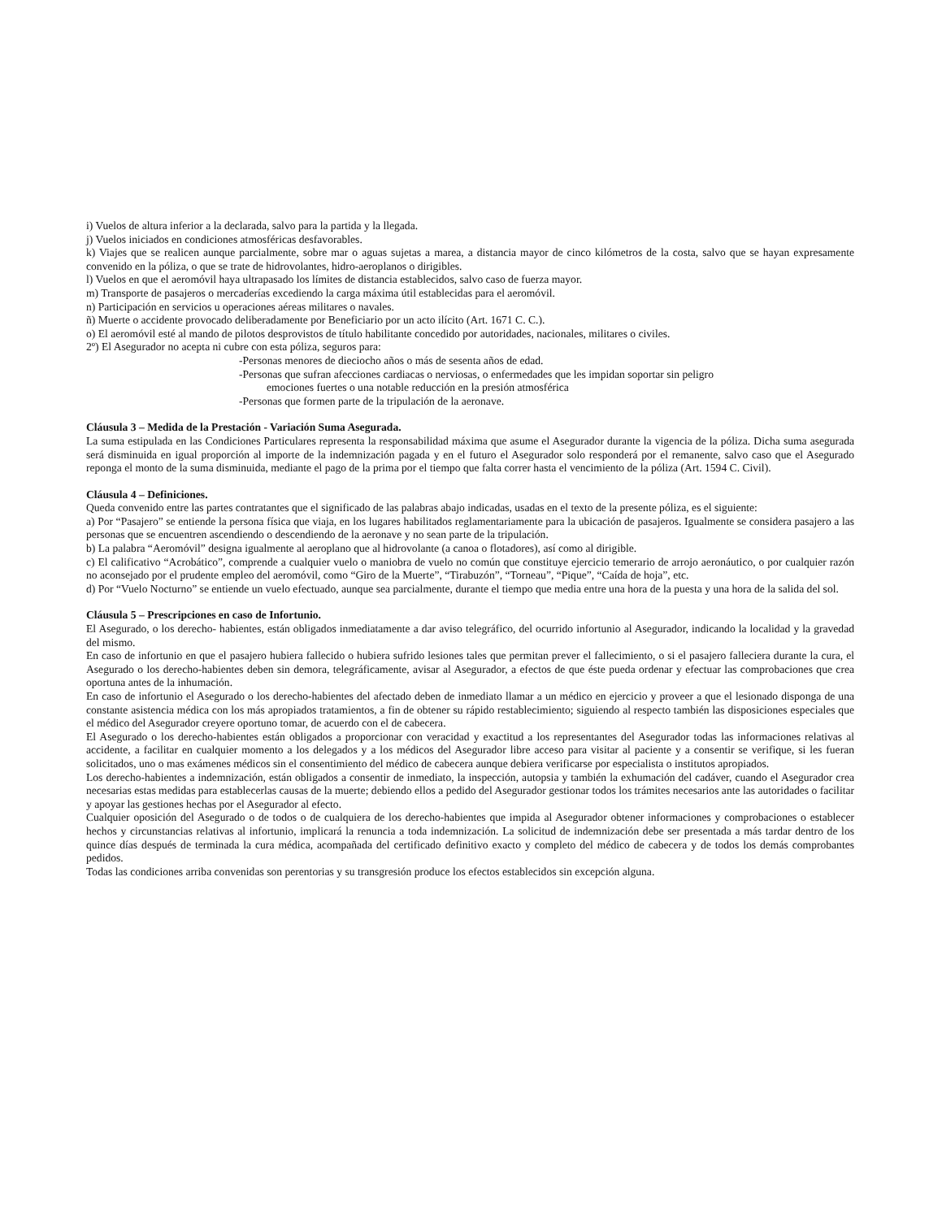i) Vuelos de altura inferior a la declarada, salvo para la partida y la llegada.
j) Vuelos iniciados en condiciones atmosféricas desfavorables.
k) Viajes que se realicen aunque parcialmente, sobre mar o aguas sujetas a marea, a distancia mayor de cinco kilómetros de la costa, salvo que se hayan expresamente convenido en la póliza, o que se trate de hidrovolantes, hidro-aeroplanos o dirigibles.
l) Vuelos en que el aeromóvil haya ultrapasado los límites de distancia establecidos, salvo caso de fuerza mayor.
m) Transporte de pasajeros o mercaderías excediendo la carga máxima útil establecidas para el aeromóvil.
n) Participación en servicios u operaciones aéreas militares o navales.
ñ) Muerte o accidente provocado deliberadamente por Beneficiario por un acto ilícito (Art. 1671 C. C.).
o) El aeromóvil esté al mando de pilotos desprovistos de título habilitante concedido por autoridades, nacionales, militares o civiles.
2º) El Asegurador no acepta ni cubre con esta póliza, seguros para:
-Personas menores de dieciocho años o más de sesenta años de edad.
-Personas que sufran afecciones cardiacas o nerviosas, o enfermedades que les impidan soportar sin peligro
emociones fuertes o una notable reducción en la presión atmosférica
-Personas que formen parte de la tripulación de la aeronave.
Cláusula 3 – Medida de la Prestación - Variación Suma Asegurada.
La suma estipulada en las Condiciones Particulares representa la responsabilidad máxima que asume el Asegurador durante la vigencia de la póliza. Dicha suma asegurada será disminuida en igual proporción al importe de la indemnización pagada y en el futuro el Asegurador solo responderá por el remanente, salvo caso que el Asegurado reponga el monto de la suma disminuida, mediante el pago de la prima por el tiempo que falta correr hasta el vencimiento de la póliza (Art. 1594 C. Civil).
Cláusula 4 – Definiciones.
Queda convenido entre las partes contratantes que el significado de las palabras abajo indicadas, usadas en el texto de la presente póliza, es el siguiente:
a) Por “Pasajero” se entiende la persona física que viaja, en los lugares habilitados reglamentariamente para la ubicación de pasajeros. Igualmente se considera pasajero a las personas que se encuentren ascendiendo o descendiendo de la aeronave y no sean parte de la tripulación.
b) La palabra “Aeromóvil” designa igualmente al aeroplano que al hidrovolante (a canoa o flotadores), así como al dirigible.
c) El calificativo “Acrobático”, comprende a cualquier vuelo o maniobra de vuelo no común que constituye ejercicio temerario de arrojo aeronáutico, o por cualquier razón no aconsejado por el prudente empleo del aeromóvil, como “Giro de la Muerte”, “Tirabuzón”, “Torneau”, “Pique”, “Caída de hoja”, etc.
d) Por “Vuelo Nocturno” se entiende un vuelo efectuado, aunque sea parcialmente, durante el tiempo que media entre una hora de la puesta y una hora de la salida del sol.
Cláusula 5 – Prescripciones en caso de Infortunio.
El Asegurado, o los derecho- habientes, están obligados inmediatamente a dar aviso telegráfico, del ocurrido infortunio al Asegurador, indicando la localidad y la gravedad del mismo.
En caso de infortunio en que el pasajero hubiera fallecido o hubiera sufrido lesiones tales que permitan prever el fallecimiento, o si el pasajero falleciera durante la cura, el Asegurado o los derecho-habientes deben sin demora, telegráficamente, avisar al Asegurador, a efectos de que éste pueda ordenar y efectuar las comprobaciones que crea oportuna antes de la inhumación.
En caso de infortunio el Asegurado o los derecho-habientes del afectado deben de inmediato llamar a un médico en ejercicio y proveer a que el lesionado disponga de una constante asistencia médica con los más apropiados tratamientos, a fin de obtener su rápido restablecimiento; siguiendo al respecto también las disposiciones especiales que el médico del Asegurador creyere oportuno tomar, de acuerdo con el de cabecera.
El Asegurado o los derecho-habientes están obligados a proporcionar con veracidad y exactitud a los representantes del Asegurador todas las informaciones relativas al accidente, a facilitar en cualquier momento a los delegados y a los médicos del Asegurador libre acceso para visitar al paciente y a consentir se verifique, si les fueran solicitados, uno o mas exámenes médicos sin el consentimiento del médico de cabecera aunque debiera verificarse por especialista o institutos apropiados.
Los derecho-habientes a indemnización, están obligados a consentir de inmediato, la inspección, autopsia y también la exhumación del cadáver, cuando el Asegurador crea necesarias estas medidas para establecerlas causas de la muerte; debiendo ellos a pedido del Asegurador gestionar todos los trámites necesarios ante las autoridades o facilitar y apoyar las gestiones hechas por el Asegurador al efecto.
Cualquier oposición del Asegurado o de todos o de cualquiera de los derecho-habientes que impida al Asegurador obtener informaciones y comprobaciones o establecer hechos y circunstancias relativas al infortunio, implicará la renuncia a toda indemnización. La solicitud de indemnización debe ser presentada a más tardar dentro de los quince días después de terminada la cura médica, acompañada del certificado definitivo exacto y completo del médico de cabecera y de todos los demás comprobantes pedidos.
Todas las condiciones arriba convenidas son perentorias y su transgresión produce los efectos establecidos sin excepción alguna.